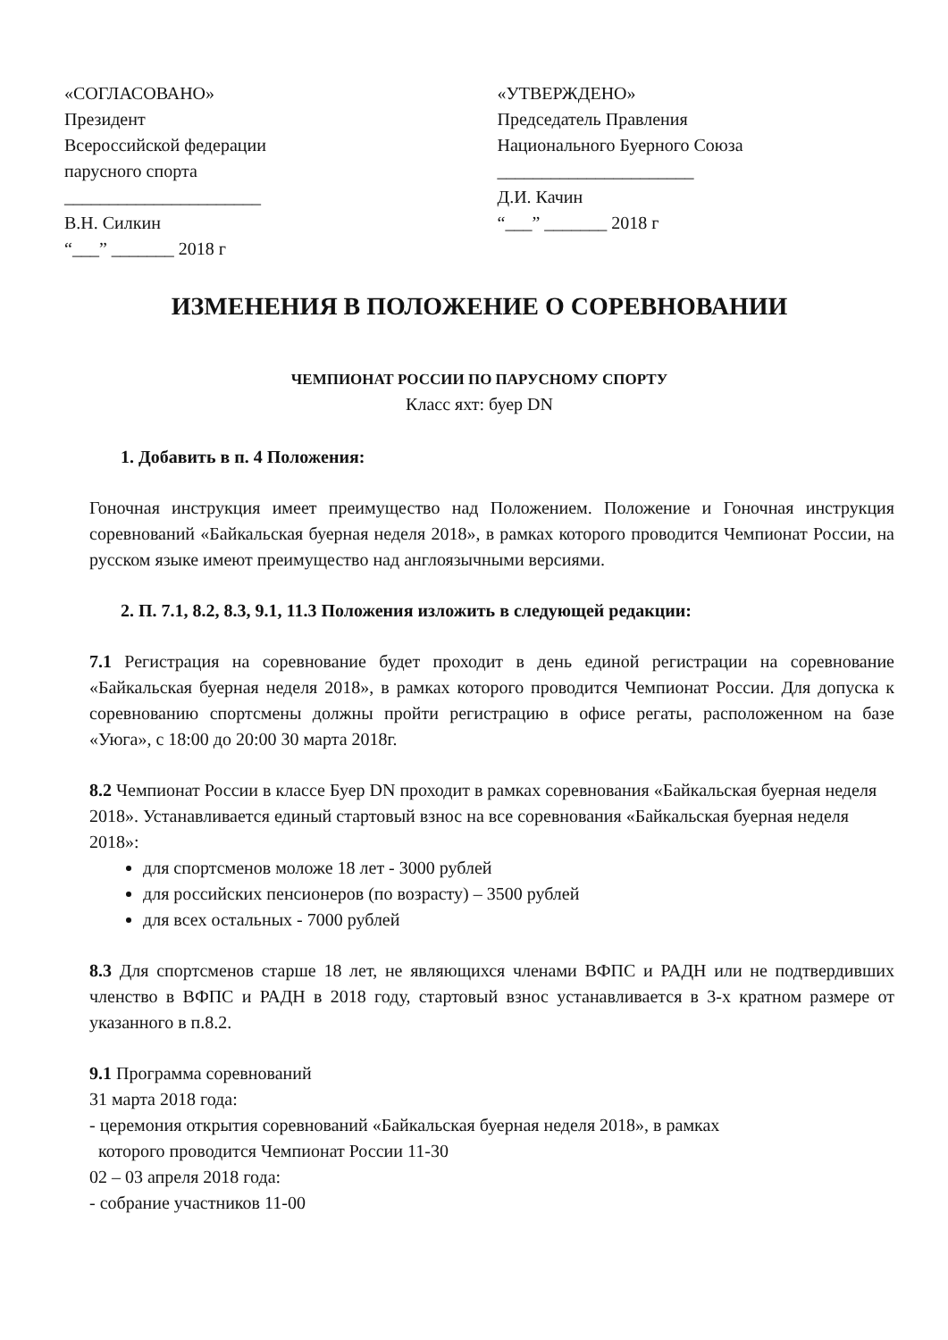«СОГЛАСОВАНО»
Президент
Всероссийской федерации
парусного спорта
______________________
В.Н. Силкин
“___” _______ 2018 г
«УТВЕРЖДЕНО»
Председатель Правления
Национального Буерного Союза
______________________
Д.И. Качин
“___” _______ 2018 г
ИЗМЕНЕНИЯ В ПОЛОЖЕНИЕ О СОРЕВНОВАНИИ
ЧЕМПИОНАТ РОССИИ ПО ПАРУСНОМУ СПОРТУ
Класс яхт: буер DN
1. Добавить в п. 4 Положения:
Гоночная инструкция имеет преимущество над Положением. Положение и Гоночная инструкция соревнований «Байкальская буерная неделя 2018», в рамках которого проводится Чемпионат России, на русском языке имеют преимущество над англоязычными версиями.
2. П. 7.1, 8.2, 8.3, 9.1, 11.3 Положения изложить в следующей редакции:
7.1 Регистрация на соревнование будет проходит в день единой регистрации на соревнование «Байкальская буерная неделя 2018», в рамках которого проводится Чемпионат России. Для допуска к соревнованию спортсмены должны пройти регистрацию в офисе регаты, расположенном на базе «Уюга», с 18:00 до 20:00 30 марта 2018г.
8.2 Чемпионат России в классе Буер DN проходит в рамках соревнования «Байкальская буерная неделя 2018». Устанавливается единый стартовый взнос на все соревнования «Байкальская буерная неделя 2018»:
для спортсменов моложе 18 лет - 3000 рублей
для российских пенсионеров (по возрасту) – 3500 рублей
для всех остальных - 7000 рублей
8.3 Для спортсменов старше 18 лет, не являющихся членами ВФПС и РАДН или не подтвердивших членство в ВФПС и РАДН в 2018 году, стартовый взнос устанавливается в 3-х кратном размере от указанного в п.8.2.
9.1 Программа соревнований
31 марта 2018 года:
- церемония открытия соревнований «Байкальская буерная неделя 2018», в рамках
которого проводится Чемпионат России 11-30
02 – 03 апреля 2018 года:
- собрание участников 11-00